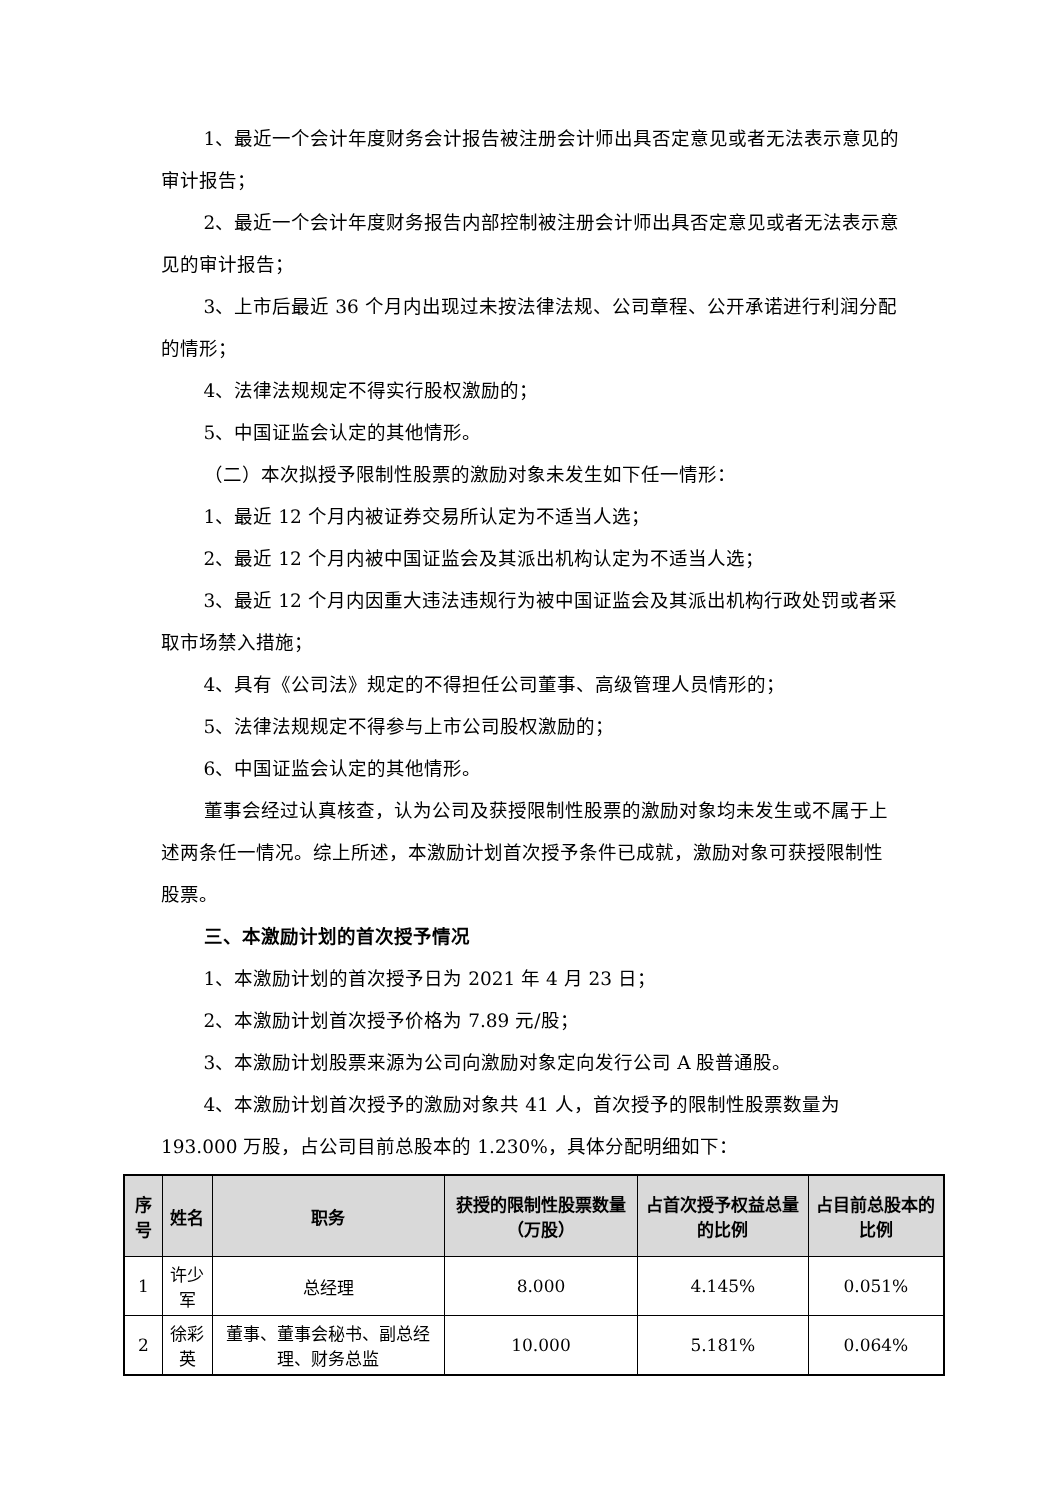1、最近一个会计年度财务会计报告被注册会计师出具否定意见或者无法表示意见的审计报告；
2、最近一个会计年度财务报告内部控制被注册会计师出具否定意见或者无法表示意见的审计报告；
3、上市后最近 36 个月内出现过未按法律法规、公司章程、公开承诺进行利润分配的情形；
4、法律法规规定不得实行股权激励的；
5、中国证监会认定的其他情形。
（二）本次拟授予限制性股票的激励对象未发生如下任一情形：
1、最近 12 个月内被证券交易所认定为不适当人选；
2、最近 12 个月内被中国证监会及其派出机构认定为不适当人选；
3、最近 12 个月内因重大违法违规行为被中国证监会及其派出机构行政处罚或者采取市场禁入措施；
4、具有《公司法》规定的不得担任公司董事、高级管理人员情形的；
5、法律法规规定不得参与上市公司股权激励的；
6、中国证监会认定的其他情形。
董事会经过认真核查，认为公司及获授限制性股票的激励对象均未发生或不属于上述两条任一情况。综上所述，本激励计划首次授予条件已成就，激励对象可获授限制性股票。
三、本激励计划的首次授予情况
1、本激励计划的首次授予日为 2021 年 4 月 23 日；
2、本激励计划首次授予价格为 7.89 元/股；
3、本激励计划股票来源为公司向激励对象定向发行公司 A 股普通股。
4、本激励计划首次授予的激励对象共 41 人，首次授予的限制性股票数量为 193.000 万股，占公司目前总股本的 1.230%，具体分配明细如下：
| 序号 | 姓名 | 职务 | 获授的限制性股票数量（万股） | 占首次授予权益总量的比例 | 占目前总股本的比例 |
| --- | --- | --- | --- | --- | --- |
| 1 | 许少军 | 总经理 | 8.000 | 4.145% | 0.051% |
| 2 | 徐彩英 | 董事、董事会秘书、副总经理、财务总监 | 10.000 | 5.181% | 0.064% |